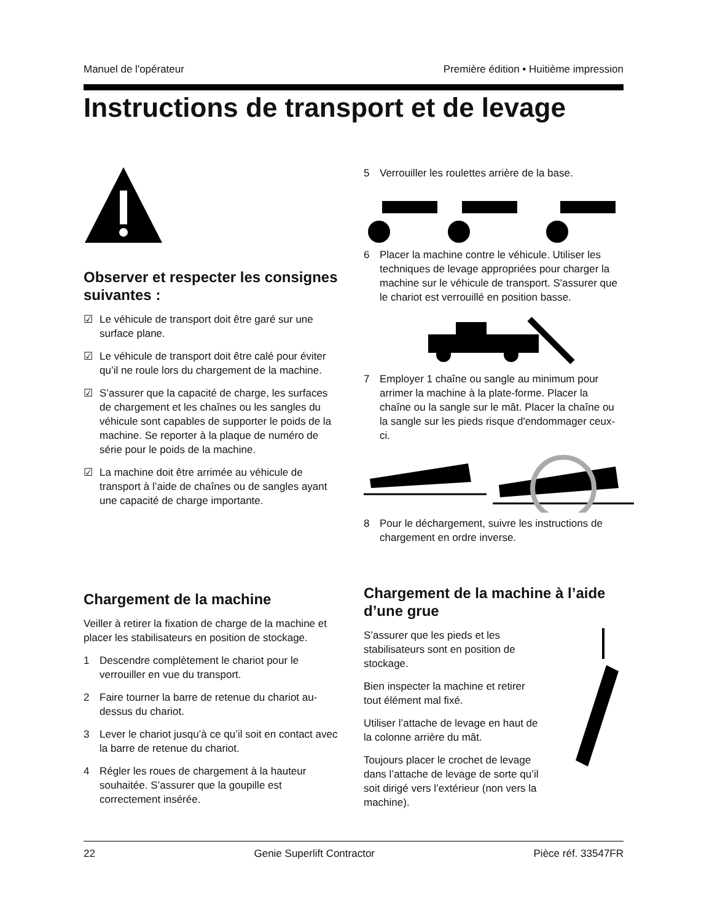Manuel de l'opérateur Première édition • Huitième impression
Instructions de transport et de levage
Observer et respecter les consignes suivantes :
☑ Le véhicule de transport doit être garé sur une surface plane.
☑ Le véhicule de transport doit être calé pour éviter qu’il ne roule lors du chargement de la machine.
☑ S’assurer que la capacité de charge, les surfaces de chargement et les chaînes ou les sangles du véhicule sont capables de supporter le poids de la machine. Se reporter à la plaque de numéro de série pour le poids de la machine.
☑ La machine doit être arrimée au véhicule de transport à l’aide de chaînes ou de sangles ayant une capacité de charge importante.
Chargement de la machine
Veiller à retirer la fixation de charge de la machine et placer les stabilisateurs en position de stockage.
1 Descendre complètement le chariot pour le verrouiller en vue du transport.
2 Faire tourner la barre de retenue du chariot au-dessus du chariot.
3 Lever le chariot jusqu’à ce qu’il soit en contact avec la barre de retenue du chariot.
4 Régler les roues de chargement à la hauteur souhaitée. S’assurer que la goupille est correctement insérée.
5 Verrouiller les roulettes arrière de la base.
6 Placer la machine contre le véhicule. Utiliser les techniques de levage appropriées pour charger la machine sur le véhicule de transport. S'assurer que le chariot est verrouillé en position basse.
7 Employer 1 chaîne ou sangle au minimum pour arrimer la machine à la plate-forme. Placer la chaîne ou la sangle sur le mât. Placer la chaîne ou la sangle sur les pieds risque d'endommager ceux-ci.
8 Pour le déchargement, suivre les instructions de chargement en ordre inverse.
Chargement de la machine à l’aide d’une grue
S’assurer que les pieds et les stabilisateurs sont en position de stockage.
Bien inspecter la machine et retirer tout élément mal fixé.
Utiliser l’attache de levage en haut de la colonne arrière du mât.
Toujours placer le crochet de levage dans l’attache de levage de sorte qu’il soit dirigé vers l’extérieur (non vers la machine).
22 Genie Superlift Contractor Pièce réf. 33547FR